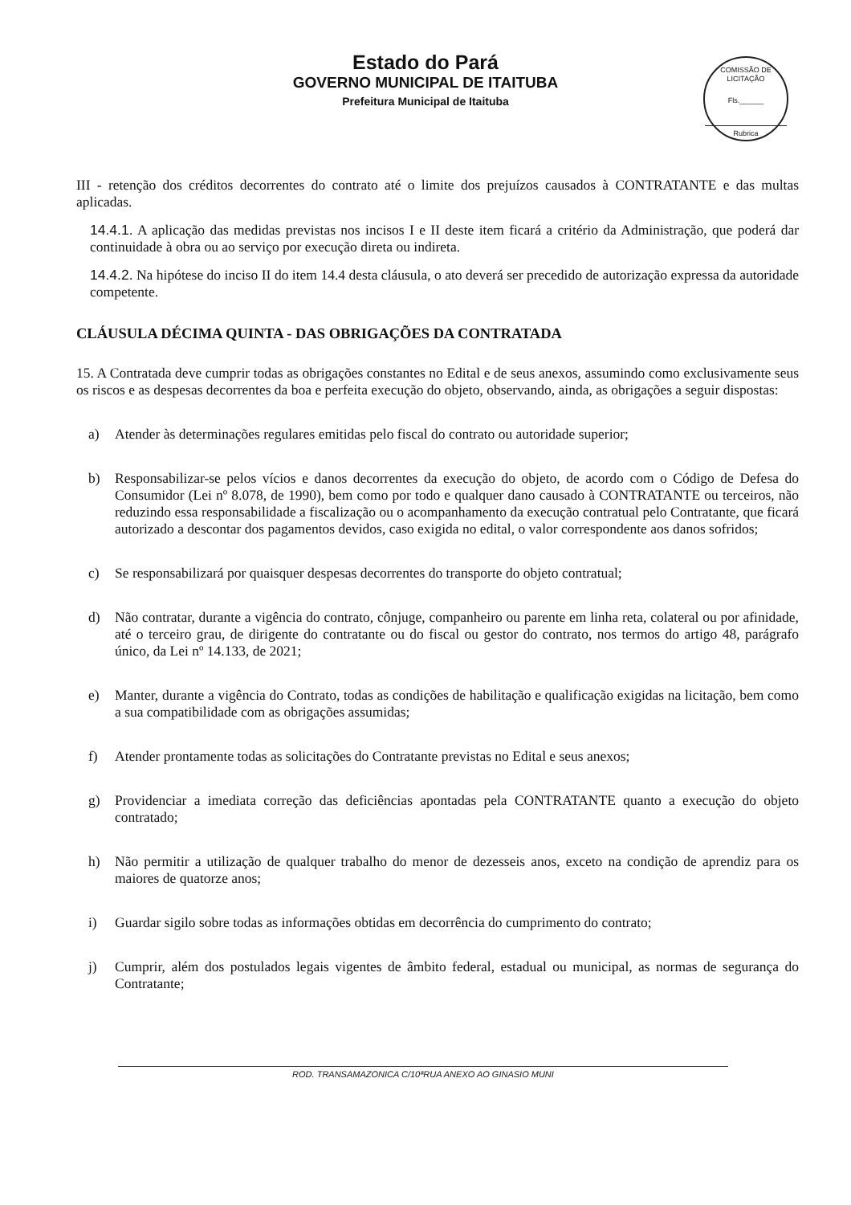Estado do Pará
GOVERNO MUNICIPAL DE ITAITUBA
Prefeitura Municipal de Itaituba
COMISSÃO DE LICITAÇÃO
Fls.______
Rubrica
III - retenção dos créditos decorrentes do contrato até o limite dos prejuízos causados à CONTRATANTE e das multas aplicadas.
14.4.1. A aplicação das medidas previstas nos incisos I e II deste item ficará a critério da Administração, que poderá dar continuidade à obra ou ao serviço por execução direta ou indireta.
14.4.2. Na hipótese do inciso II do item 14.4 desta cláusula, o ato deverá ser precedido de autorização expressa da autoridade competente.
CLÁUSULA DÉCIMA QUINTA - DAS OBRIGAÇÕES DA CONTRATADA
15. A Contratada deve cumprir todas as obrigações constantes no Edital e de seus anexos, assumindo como exclusivamente seus os riscos e as despesas decorrentes da boa e perfeita execução do objeto, observando, ainda, as obrigações a seguir dispostas:
a) Atender às determinações regulares emitidas pelo fiscal do contrato ou autoridade superior;
b) Responsabilizar-se pelos vícios e danos decorrentes da execução do objeto, de acordo com o Código de Defesa do Consumidor (Lei nº 8.078, de 1990), bem como por todo e qualquer dano causado à CONTRATANTE ou terceiros, não reduzindo essa responsabilidade a fiscalização ou o acompanhamento da execução contratual pelo Contratante, que ficará autorizado a descontar dos pagamentos devidos, caso exigida no edital, o valor correspondente aos danos sofridos;
c) Se responsabilizará por quaisquer despesas decorrentes do transporte do objeto contratual;
d) Não contratar, durante a vigência do contrato, cônjuge, companheiro ou parente em linha reta, colateral ou por afinidade, até o terceiro grau, de dirigente do contratante ou do fiscal ou gestor do contrato, nos termos do artigo 48, parágrafo único, da Lei nº 14.133, de 2021;
e) Manter, durante a vigência do Contrato, todas as condições de habilitação e qualificação exigidas na licitação, bem como a sua compatibilidade com as obrigações assumidas;
f) Atender prontamente todas as solicitações do Contratante previstas no Edital e seus anexos;
g) Providenciar a imediata correção das deficiências apontadas pela CONTRATANTE quanto a execução do objeto contratado;
h) Não permitir a utilização de qualquer trabalho do menor de dezesseis anos, exceto na condição de aprendiz para os maiores de quatorze anos;
i) Guardar sigilo sobre todas as informações obtidas em decorrência do cumprimento do contrato;
j) Cumprir, além dos postulados legais vigentes de âmbito federal, estadual ou municipal, as normas de segurança do Contratante;
ROD. TRANSAMAZONICA C/10ªRUA ANEXO AO GINASIO MUNI